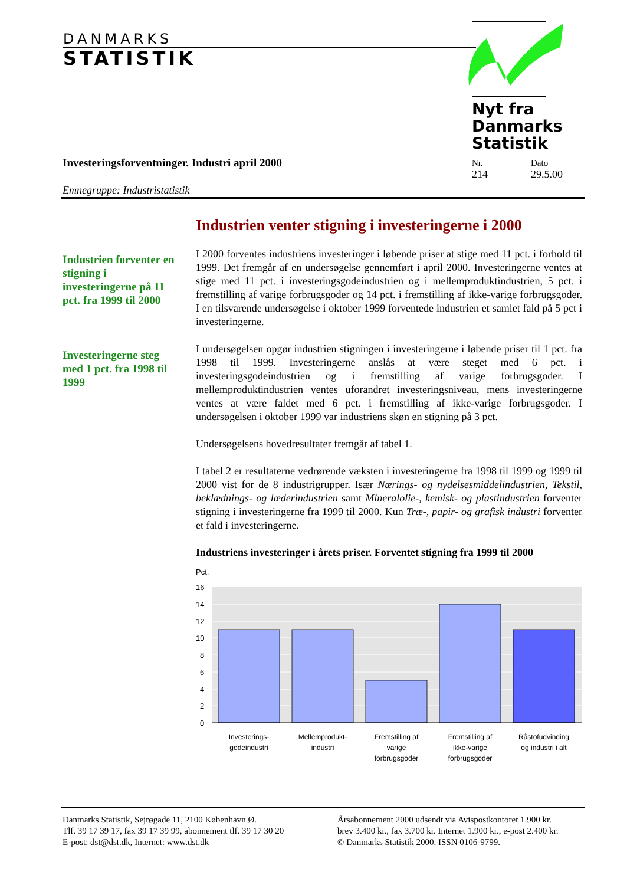DANMARKS
STATISTIK
Nyt fra
Danmarks
Statistik
Investeringsforventninger. Industri april 2000
Nr.
214
Dato
29.5.00
Emnegruppe: Industristatistik
Industrien forventer en stigning i investeringerne på 11 pct. fra 1999 til 2000
Investeringerne steg med 1 pct. fra 1998 til 1999
Industrien venter stigning i investeringerne i 2000
I 2000 forventes industriens investeringer i løbende priser at stige med 11 pct. i forhold til 1999. Det fremgår af en undersøgelse gennemført i april 2000. Investeringerne ventes at stige med 11 pct. i investeringsgodeindustrien og i mellemproduktindustrien, 5 pct. i fremstilling af varige forbrugsgoder og 14 pct. i fremstilling af ikke-varige forbrugsgoder. I en tilsvarende undersøgelse i oktober 1999 forventede industrien et samlet fald på 5 pct i investeringerne.
I undersøgelsen opgør industrien stigningen i investeringerne i løbende priser til 1 pct. fra 1998 til 1999. Investeringerne anslås at være steget med 6 pct. i investeringsgodeindustrien og i fremstilling af varige forbrugsgoder. I mellemproduktindustrien ventes uforandret investeringsniveau, mens investeringerne ventes at være faldet med 6 pct. i fremstilling af ikke-varige forbrugsgoder. I undersøgelsen i oktober 1999 var industriens skøn en stigning på 3 pct.
Undersøgelsens hovedresultater fremgår af tabel 1.
I tabel 2 er resultaterne vedrørende væksten i investeringerne fra 1998 til 1999 og 1999 til 2000 vist for de 8 industrigrupper. Især Nærings- og nydelsesmiddelindustrien, Tekstil, beklædnings- og læderindustrien samt Mineralolie-, kemisk- og plastindustrien forventer stigning i investeringerne fra 1999 til 2000. Kun Træ-, papir- og grafisk industri forventer et fald i investeringerne.
Industriens investeringer i årets priser. Forventet stigning fra 1999 til 2000
Pct.
16
14
12
10
8
6
4
2
0
Investerings-
godeindustri
Mellemprodukt-
industri
Fremstilling af
varige
forbrugsgoder
Fremstilling af
ikke-varige
forbrugsgoder
Råstofudvinding
og industri i alt
Danmarks Statistik, Sejrøgade 11, 2100 København Ø.
Tlf. 39 17 39 17, fax 39 17 39 99, abonnement tlf. 39 17 30 20
E-post: dst@dst.dk, Internet: www.dst.dk
Årsabonnement 2000 udsendt via Avispostkontoret 1.900 kr.
brev 3.400 kr., fax 3.700 kr. Internet 1.900 kr., e-post 2.400 kr.
© Danmarks Statistik 2000. ISSN 0106-9799.